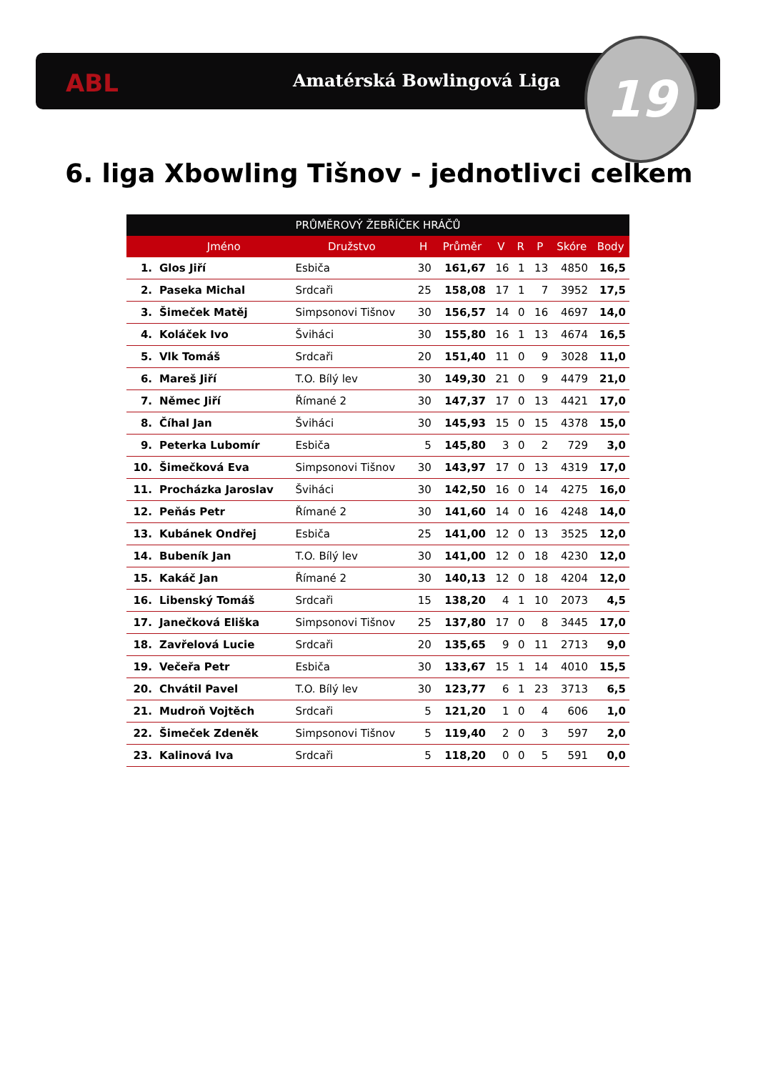ABL Amatérská Bowlingová Liga 19
6. liga Xbowling Tišnov - jednotlivci celkem
| PRŮMĚROVÝ ŽEBŘÍČEK HRÁČŮ | | | | | | | | | |
| --- | --- | --- | --- | --- | --- | --- | --- | --- | --- |
| | Jméno | Družstvo | H | Průměr | V | R | P | Skóre | Body |
| 1. | Glos Jiří | Esbiča | 30 | 161,67 | 16 | 1 | 13 | 4850 | 16,5 |
| 2. | Paseka Michal | Srdcaři | 25 | 158,08 | 17 | 1 | 7 | 3952 | 17,5 |
| 3. | Šimeček Matěj | Simpsonovi Tišnov | 30 | 156,57 | 14 | 0 | 16 | 4697 | 14,0 |
| 4. | Koláček Ivo | Šviháci | 30 | 155,80 | 16 | 1 | 13 | 4674 | 16,5 |
| 5. | Vlk Tomáš | Srdcaři | 20 | 151,40 | 11 | 0 | 9 | 3028 | 11,0 |
| 6. | Mareš Jiří | T.O. Bílý lev | 30 | 149,30 | 21 | 0 | 9 | 4479 | 21,0 |
| 7. | Němec Jiří | Římané 2 | 30 | 147,37 | 17 | 0 | 13 | 4421 | 17,0 |
| 8. | Číhal Jan | Šviháci | 30 | 145,93 | 15 | 0 | 15 | 4378 | 15,0 |
| 9. | Peterka Lubomír | Esbiča | 5 | 145,80 | 3 | 0 | 2 | 729 | 3,0 |
| 10. | Šimečková Eva | Simpsonovi Tišnov | 30 | 143,97 | 17 | 0 | 13 | 4319 | 17,0 |
| 11. | Procházka Jaroslav | Šviháci | 30 | 142,50 | 16 | 0 | 14 | 4275 | 16,0 |
| 12. | Peňás Petr | Římané 2 | 30 | 141,60 | 14 | 0 | 16 | 4248 | 14,0 |
| 13. | Kubánek Ondřej | Esbiča | 25 | 141,00 | 12 | 0 | 13 | 3525 | 12,0 |
| 14. | Bubeník Jan | T.O. Bílý lev | 30 | 141,00 | 12 | 0 | 18 | 4230 | 12,0 |
| 15. | Kakáč Jan | Římané 2 | 30 | 140,13 | 12 | 0 | 18 | 4204 | 12,0 |
| 16. | Libenský Tomáš | Srdcaři | 15 | 138,20 | 4 | 1 | 10 | 2073 | 4,5 |
| 17. | Janečková Eliška | Simpsonovi Tišnov | 25 | 137,80 | 17 | 0 | 8 | 3445 | 17,0 |
| 18. | Zavřelová Lucie | Srdcaři | 20 | 135,65 | 9 | 0 | 11 | 2713 | 9,0 |
| 19. | Večeřa Petr | Esbiča | 30 | 133,67 | 15 | 1 | 14 | 4010 | 15,5 |
| 20. | Chvátil Pavel | T.O. Bílý lev | 30 | 123,77 | 6 | 1 | 23 | 3713 | 6,5 |
| 21. | Mudroň Vojtěch | Srdcaři | 5 | 121,20 | 1 | 0 | 4 | 606 | 1,0 |
| 22. | Šimeček Zdeněk | Simpsonovi Tišnov | 5 | 119,40 | 2 | 0 | 3 | 597 | 2,0 |
| 23. | Kalinová Iva | Srdcaři | 5 | 118,20 | 0 | 0 | 5 | 591 | 0,0 |